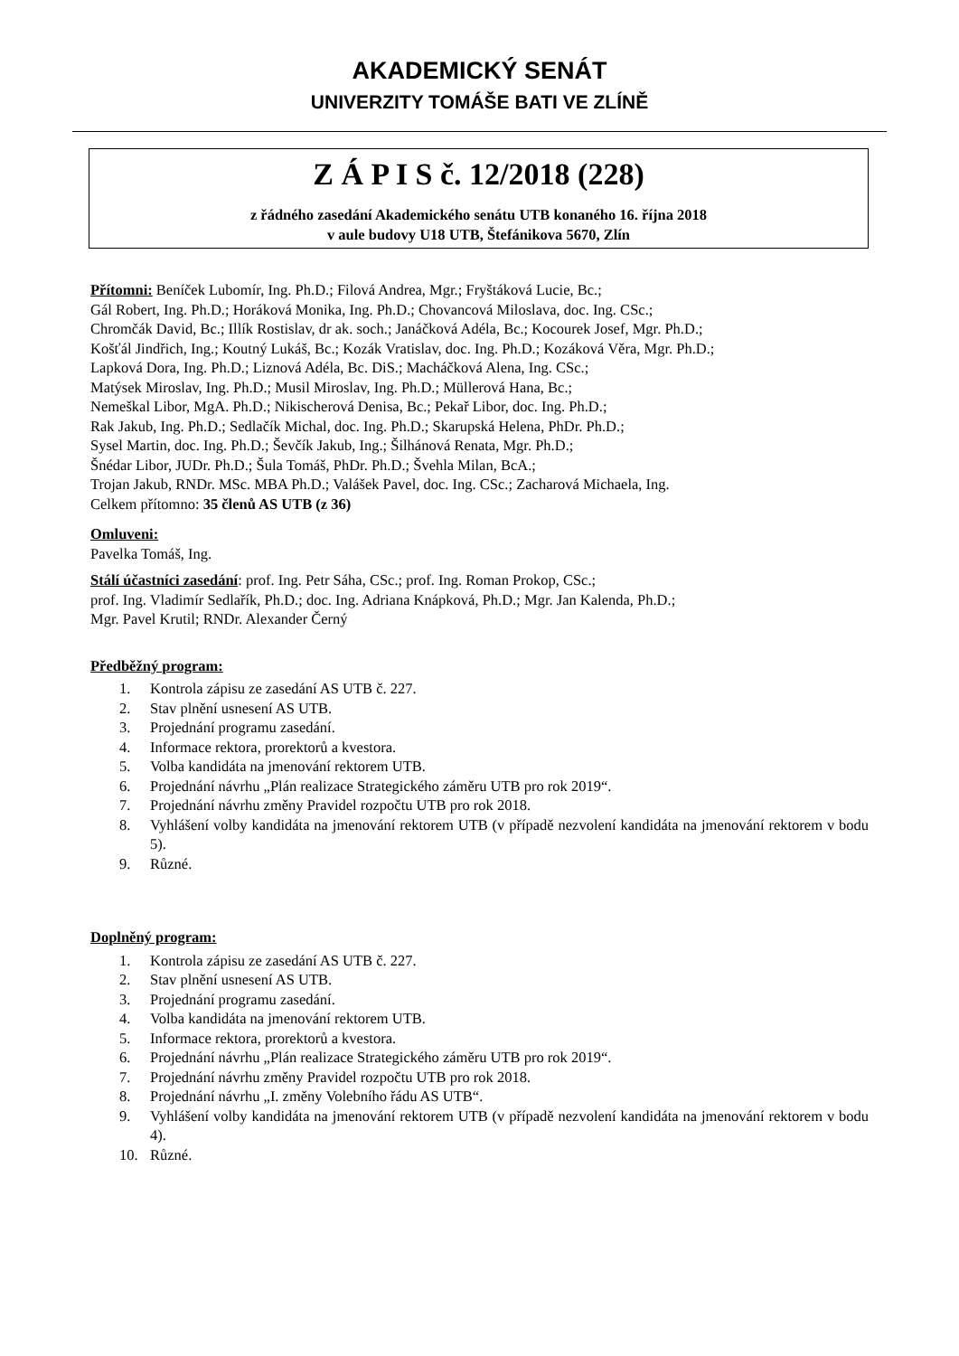AKADEMICKÝ SENÁT
UNIVERZITY TOMÁŠE BATI VE ZLÍNĚ
Z Á P I S č. 12/2018 (228)
z řádného zasedání Akademického senátu UTB konaného 16. října 2018
v aule budovy U18 UTB, Štefánikova 5670, Zlín
Přítomni: Beníček Lubomír, Ing. Ph.D.; Filová Andrea, Mgr.; Fryštáková Lucie, Bc.;
Gál Robert, Ing. Ph.D.; Horáková Monika, Ing. Ph.D.; Chovancová Miloslava, doc. Ing. CSc.;
Chromčák David, Bc.; Illík Rostislav, dr ak. soch.; Janáčková Adéla, Bc.; Kocourek Josef, Mgr. Ph.D.;
Košťál Jindřich, Ing.; Koutný Lukáš, Bc.; Kozák Vratislav, doc. Ing. Ph.D.; Kozáková Věra, Mgr. Ph.D.;
Lapková Dora, Ing. Ph.D.; Liznová Adéla, Bc. DiS.; Macháčková Alena, Ing. CSc.;
Matýsek Miroslav, Ing. Ph.D.; Musil Miroslav, Ing. Ph.D.; Müllerová Hana, Bc.;
Nemeškal Libor, MgA. Ph.D.; Nikischerová Denisa, Bc.; Pekař Libor, doc. Ing. Ph.D.;
Rak Jakub, Ing. Ph.D.; Sedlačík Michal, doc. Ing. Ph.D.; Skarupská Helena, PhDr. Ph.D.;
Sysel Martin, doc. Ing. Ph.D.; Ševčík Jakub, Ing.; Šilhánová Renata, Mgr. Ph.D.;
Šnédar Libor, JUDr. Ph.D.; Šula Tomáš, PhDr. Ph.D.; Švehla Milan, BcA.;
Trojan Jakub, RNDr. MSc. MBA Ph.D.; Valášek Pavel, doc. Ing. CSc.; Zacharová Michaela, Ing.
Celkem přítomno: 35 členů AS UTB (z 36)
Omluveni:
Pavelka Tomáš, Ing.
Stálí účastníci zasedání: prof. Ing. Petr Sáha, CSc.; prof. Ing. Roman Prokop, CSc.;
prof. Ing. Vladimír Sedlařík, Ph.D.; doc. Ing. Adriana Knápková, Ph.D.; Mgr. Jan Kalenda, Ph.D.;
Mgr. Pavel Krutil; RNDr. Alexander Černý
Předběžný program:
1. Kontrola zápisu ze zasedání AS UTB č. 227.
2. Stav plnění usnesení AS UTB.
3. Projednání programu zasedání.
4. Informace rektora, prorektorů a kvestora.
5. Volba kandidáta na jmenování rektorem UTB.
6. Projednání návrhu „Plán realizace Strategického záměru UTB pro rok 2019“.
7. Projednání návrhu změny Pravidel rozpočtu UTB pro rok 2018.
8. Vyhlášení volby kandidáta na jmenování rektorem UTB (v případě nezvolení kandidáta na jmenování rektorem v bodu 5).
9. Různé.
Doplněný program:
1. Kontrola zápisu ze zasedání AS UTB č. 227.
2. Stav plnění usnesení AS UTB.
3. Projednání programu zasedání.
4. Volba kandidáta na jmenování rektorem UTB.
5. Informace rektora, prorektorů a kvestora.
6. Projednání návrhu „Plán realizace Strategického záměru UTB pro rok 2019“.
7. Projednání návrhu změny Pravidel rozpočtu UTB pro rok 2018.
8. Projednání návrhu „I. změny Volebního řádu AS UTB“.
9. Vyhlášení volby kandidáta na jmenování rektorem UTB (v případě nezvolení kandidáta na jmenování rektorem v bodu 4).
10. Různé.